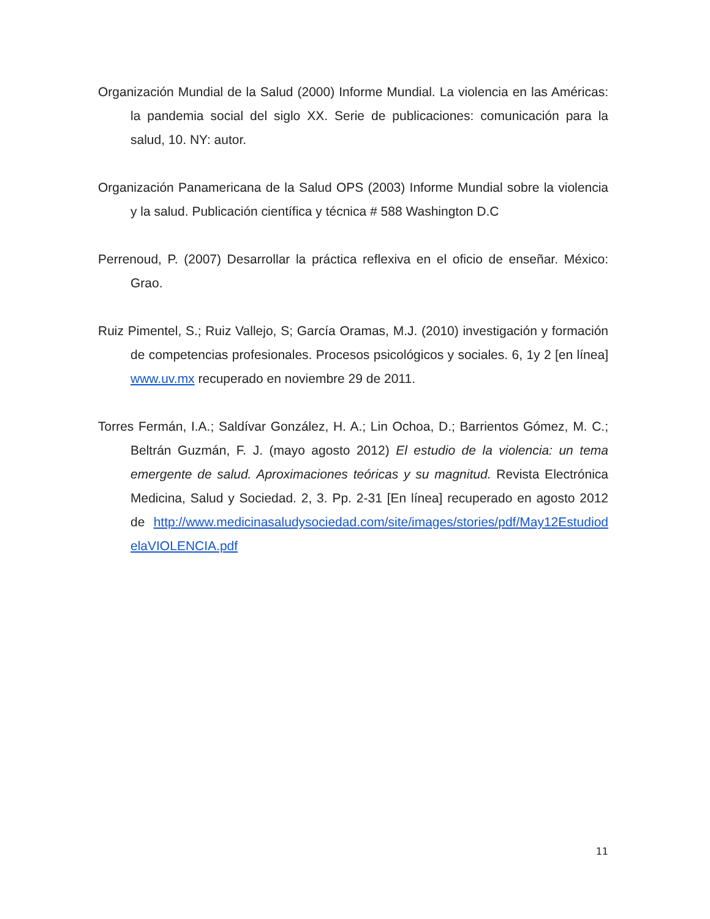Organización Mundial de la Salud (2000) Informe Mundial. La violencia en las Américas: la pandemia social del siglo XX. Serie de publicaciones: comunicación para la salud, 10. NY: autor.
Organización Panamericana de la Salud OPS (2003) Informe Mundial sobre la violencia y la salud. Publicación científica y técnica # 588 Washington D.C
Perrenoud, P. (2007) Desarrollar la práctica reflexiva en el oficio de enseñar. México: Grao.
Ruiz Pimentel, S.; Ruiz Vallejo, S; García Oramas, M.J. (2010) investigación y formación de competencias profesionales. Procesos psicológicos y sociales. 6, 1y 2 [en línea] www.uv.mx recuperado en noviembre 29 de 2011.
Torres Fermán, I.A.; Saldívar González, H. A.; Lin Ochoa, D.; Barrientos Gómez, M. C.; Beltrán Guzmán, F. J. (mayo agosto 2012) El estudio de la violencia: un tema emergente de salud. Aproximaciones teóricas y su magnitud. Revista Electrónica Medicina, Salud y Sociedad. 2, 3. Pp. 2-31 [En línea] recuperado en agosto 2012 de http://www.medicinasaludysociedad.com/site/images/stories/pdf/May12EstudiodelaVIOLENCIA.pdf
11